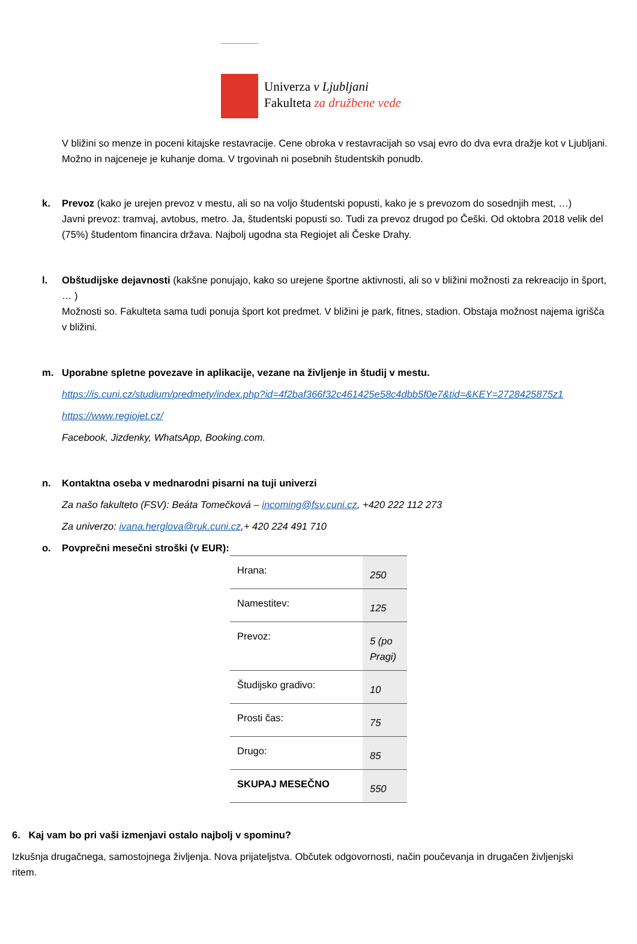Univerza v Ljubljani
Fakulteta za družbene vede
V bližini so menze in poceni kitajske restavracije. Cene obroka v restavracijah so vsaj evro do dva evra dražje kot v Ljubljani. Možno in najceneje je kuhanje doma. V trgovinah ni posebnih študentskih ponudb.
k. Prevoz (kako je urejen prevoz v mestu, ali so na voljo študentski popusti, kako je s prevozom do sosednjih mest, …)
Javni prevoz: tramvaj, avtobus, metro. Ja, študentski popusti so. Tudi za prevoz drugod po Češki. Od oktobra 2018 velik del (75%) študentom financira država. Najbolj ugodna sta Regiojet ali Česke Drahy.
l. Obštudijske dejavnosti (kakšne ponujajo, kako so urejene športne aktivnosti, ali so v bližini možnosti za rekreacijo in šport, … )
Možnosti so. Fakulteta sama tudi ponuja šport kot predmet. V bližini je park, fitnes, stadion. Obstaja možnost najema igrišča v bližini.
m. Uporabne spletne povezave in aplikacije, vezane na življenje in študij v mestu.
https://is.cuni.cz/studium/predmety/index.php?id=4f2baf366f32c461425e58c4dbb5f0e7&tid=&KEY=2728425875z1
https://www.regiojet.cz/
Facebook, Jizdenky, WhatsApp, Booking.com.
n. Kontaktna oseba v mednarodni pisarni na tuji univerzi
Za našo fakulteto (FSV): Beáta Tomečková – incoming@fsv.cuni.cz, +420 222 112 273
Za univerzo: ivana.herglova@ruk.cuni.cz,+ 420 224 491 710
o. Povprečni mesečni stroški (v EUR):
| Hrana: | 250 |
| Namestitev: | 125 |
| Prevoz: | 5 (po Pragi) |
| Študijsko gradivo: | 10 |
| Prosti čas: | 75 |
| Drugo: | 85 |
| SKUPAJ MESEČNO | 550 |
6. Kaj vam bo pri vaši izmenjavi ostalo najbolj v spominu?
Izkušnja drugačnega, samostojnega življenja. Nova prijateljstva. Občutek odgovornosti, način poučevanja in drugačen življenjski ritem.